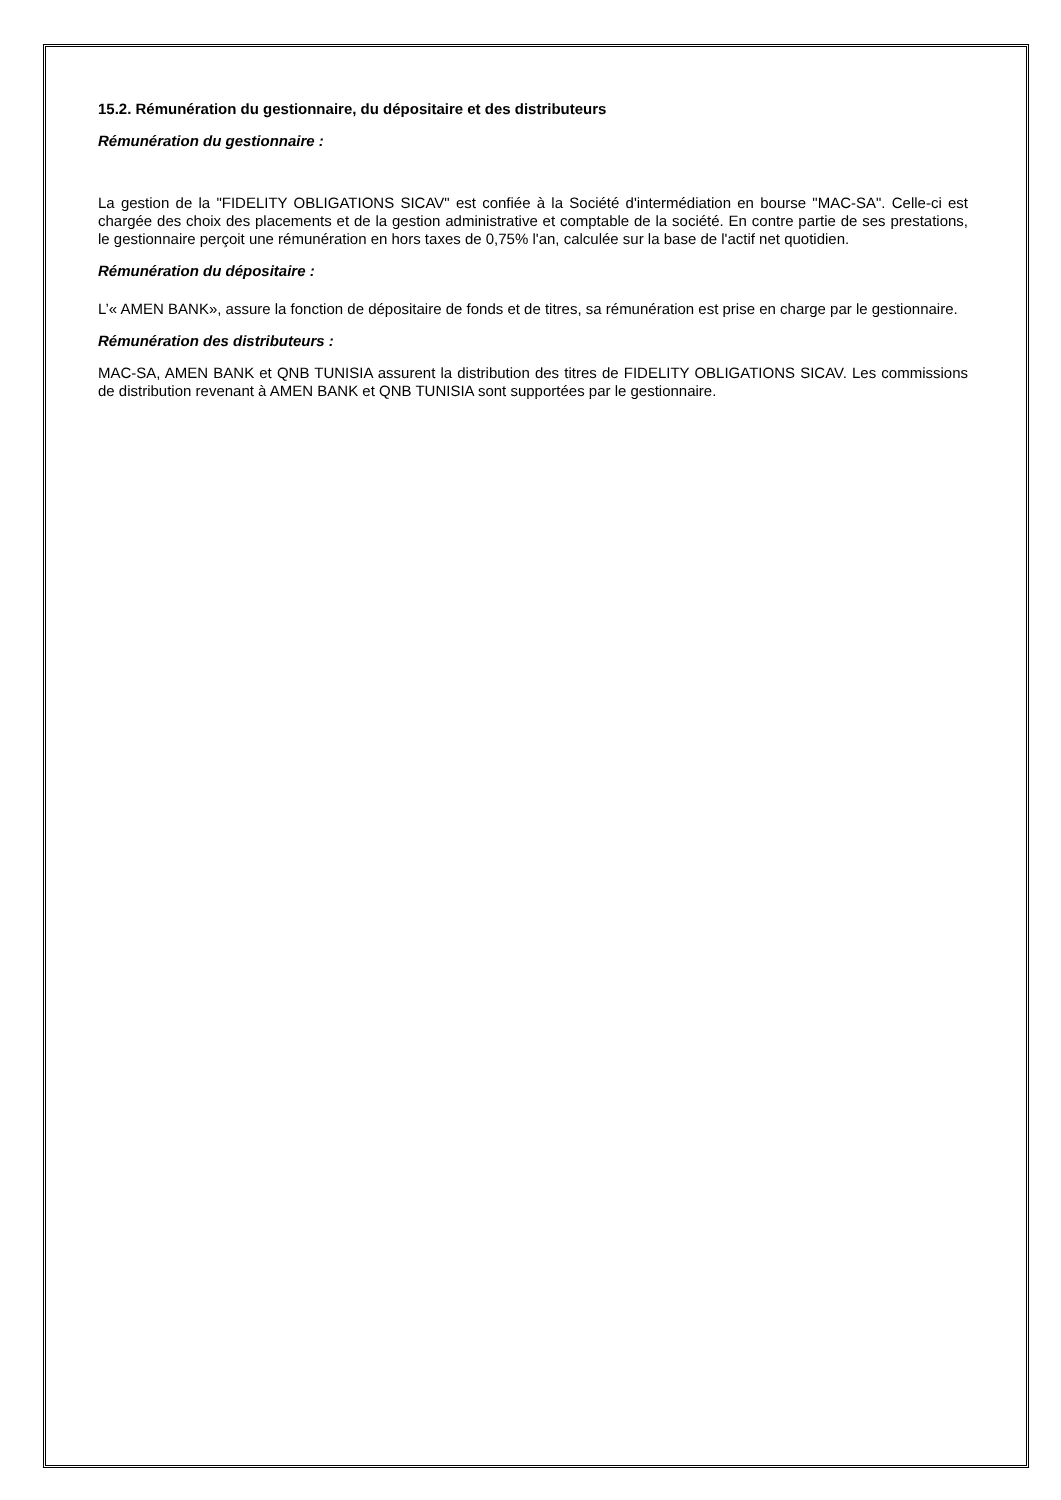15.2. Rémunération du gestionnaire, du dépositaire et des distributeurs
Rémunération du gestionnaire :
La gestion de la "FIDELITY OBLIGATIONS SICAV" est confiée à la Société d'intermédiation en bourse "MAC-SA". Celle-ci est chargée des choix des placements et de la gestion administrative et comptable de la société. En contre partie de ses prestations, le gestionnaire perçoit une rémunération en hors taxes de 0,75% l'an, calculée sur la base de l'actif net quotidien.
Rémunération du dépositaire :
L’« AMEN BANK», assure la fonction de dépositaire de fonds et de titres, sa rémunération est prise en charge par le gestionnaire.
Rémunération des distributeurs :
MAC-SA, AMEN BANK et QNB TUNISIA assurent la distribution des titres de FIDELITY OBLIGATIONS SICAV. Les commissions de distribution revenant à AMEN BANK et QNB TUNISIA sont supportées par le gestionnaire.